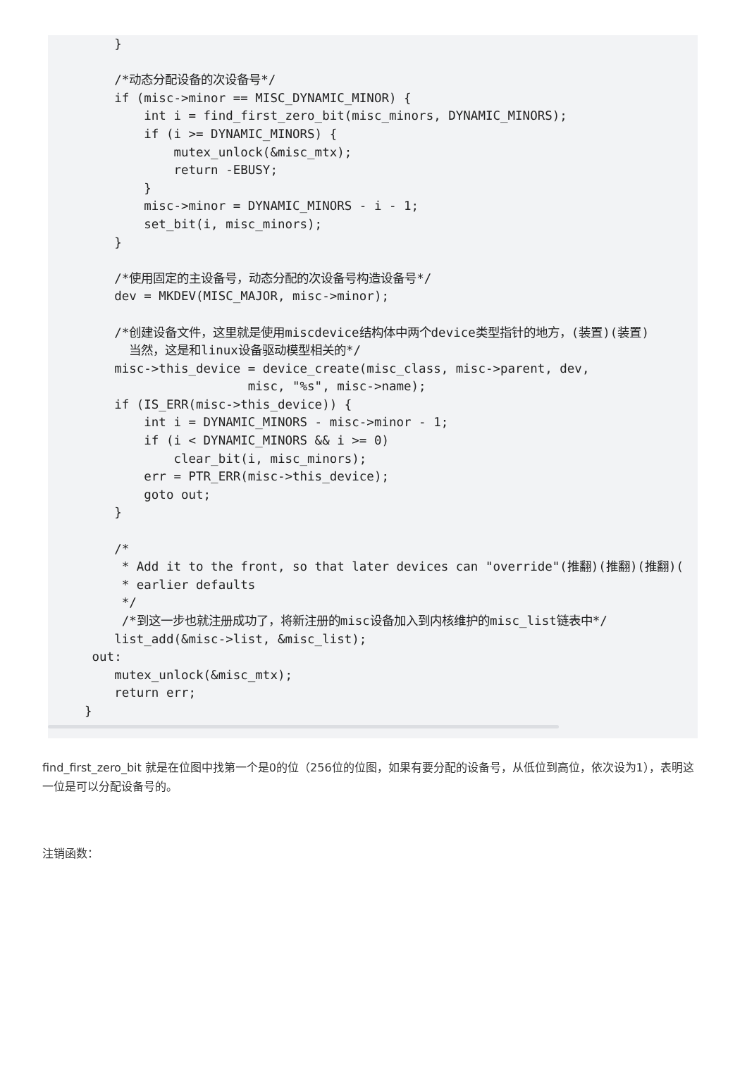}

    /*动态分配设备的次设备号*/
    if (misc->minor == MISC_DYNAMIC_MINOR) {
        int i = find_first_zero_bit(misc_minors, DYNAMIC_MINORS);
        if (i >= DYNAMIC_MINORS) {
            mutex_unlock(&misc_mtx);
            return -EBUSY;
        }
        misc->minor = DYNAMIC_MINORS - i - 1;
        set_bit(i, misc_minors);
    }

    /*使用固定的主设备号，动态分配的次设备号构造设备号*/
    dev = MKDEV(MISC_MAJOR, misc->minor);

    /*创建设备文件，这里就是使用miscdevice结构体中两个device类型指针的地方，(装置)(装置)
      当然，这是和linux设备驱动模型相关的*/
    misc->this_device = device_create(misc_class, misc->parent, dev,
                      misc, "%s", misc->name);
    if (IS_ERR(misc->this_device)) {
        int i = DYNAMIC_MINORS - misc->minor - 1;
        if (i < DYNAMIC_MINORS && i >= 0)
            clear_bit(i, misc_minors);
        err = PTR_ERR(misc->this_device);
        goto out;
    }

    /*
     * Add it to the front, so that later devices can "override"(推翻)(推翻)(推翻)(
     * earlier defaults
     */
     /*到这一步也就注册成功了，将新注册的misc设备加入到内核维护的misc_list链表中*/
    list_add(&misc->list, &misc_list);
 out:
    mutex_unlock(&misc_mtx);
    return err;
}
find_first_zero_bit 就是在位图中找第一个是0的位（256位的位图，如果有要分配的设备号，从低位到高位，依次设为1），表明这一位是可以分配设备号的。
注销函数：